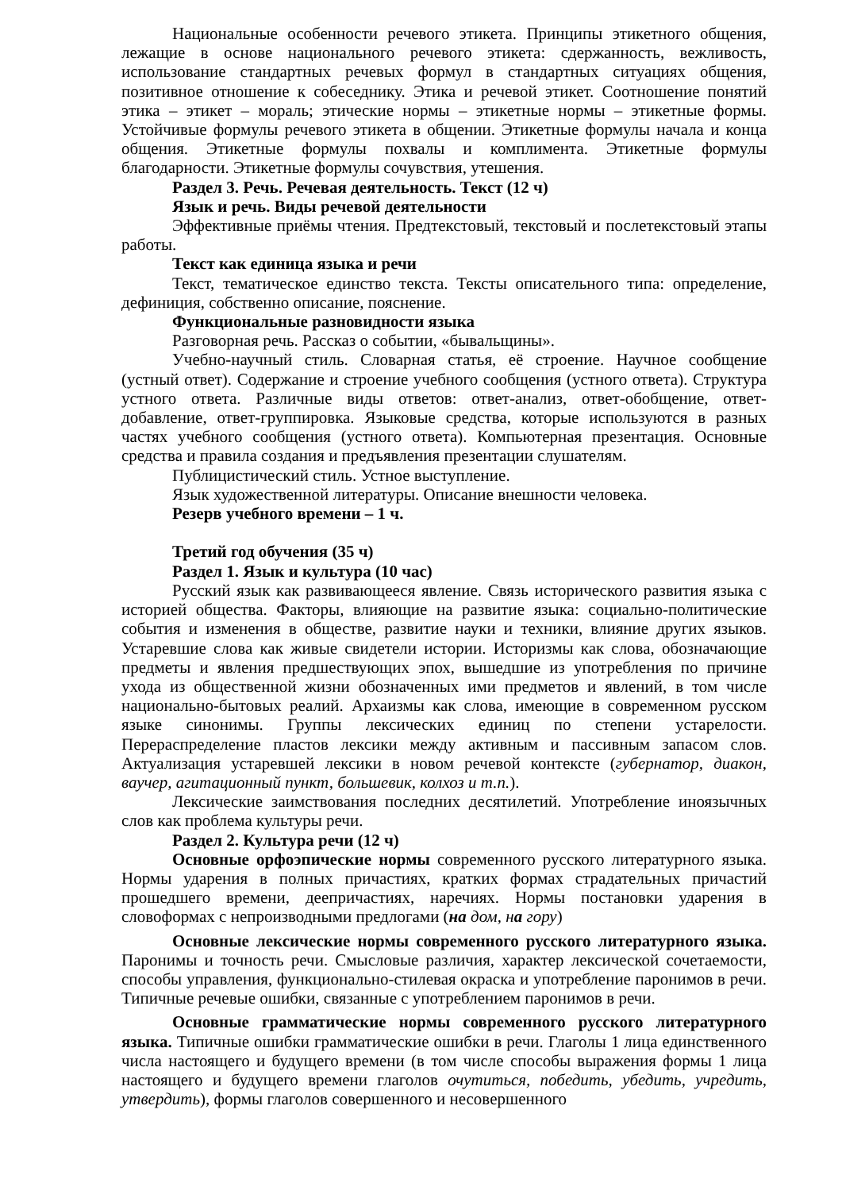Национальные особенности речевого этикета. Принципы этикетного общения, лежащие в основе национального речевого этикета: сдержанность, вежливость, использование стандартных речевых формул в стандартных ситуациях общения, позитивное отношение к собеседнику. Этика и речевой этикет. Соотношение понятий этика – этикет – мораль; этические нормы – этикетные нормы – этикетные формы. Устойчивые формулы речевого этикета в общении. Этикетные формулы начала и конца общения. Этикетные формулы похвалы и комплимента. Этикетные формулы благодарности. Этикетные формулы сочувствия, утешения.
Раздел 3. Речь. Речевая деятельность. Текст (12 ч)
Язык и речь. Виды речевой деятельности
Эффективные приёмы чтения. Предтекстовый, текстовый и послетекстовый этапы работы.
Текст как единица языка и речи
Текст, тематическое единство текста. Тексты описательного типа: определение, дефиниция, собственно описание, пояснение.
Функциональные разновидности языка
Разговорная речь. Рассказ о событии, «бывальщины».
Учебно-научный стиль. Словарная статья, её строение. Научное сообщение (устный ответ). Содержание и строение учебного сообщения (устного ответа). Структура устного ответа. Различные виды ответов: ответ-анализ, ответ-обобщение, ответ-добавление, ответ-группировка. Языковые средства, которые используются в разных частях учебного сообщения (устного ответа). Компьютерная презентация. Основные средства и правила создания и предъявления презентации слушателям.
Публицистический стиль. Устное выступление.
Язык художественной литературы. Описание внешности человека.
Резерв учебного времени – 1 ч.
Третий год обучения (35 ч)
Раздел 1. Язык и культура (10 час)
Русский язык как развивающееся явление. Связь исторического развития языка с историей общества. Факторы, влияющие на развитие языка: социально-политические события и изменения в обществе, развитие науки и техники, влияние других языков. Устаревшие слова как живые свидетели истории. Историзмы как слова, обозначающие предметы и явления предшествующих эпох, вышедшие из употребления по причине ухода из общественной жизни обозначенных ими предметов и явлений, в том числе национально-бытовых реалий. Архаизмы как слова, имеющие в современном русском языке синонимы. Группы лексических единиц по степени устарелости. Перераспределение пластов лексики между активным и пассивным запасом слов. Актуализация устаревшей лексики в новом речевой контексте (губернатор, диакон, ваучер, агитационный пункт, большевик, колхоз и т.п.).
Лексические заимствования последних десятилетий. Употребление иноязычных слов как проблема культуры речи.
Раздел 2. Культура речи (12 ч)
Основные орфоэпические нормы современного русского литературного языка. Нормы ударения в полных причастиях, кратких формах страдательных причастий прошедшего времени, деепричастиях, наречиях. Нормы постановки ударения в словоформах с непроизводными предлогами (на дом, на гору)
Основные лексические нормы современного русского литературного языка. Паронимы и точность речи. Смысловые различия, характер лексической сочетаемости, способы управления, функционально-стилевая окраска и употребление паронимов в речи. Типичные речевые ошибки, связанные с употреблением паронимов в речи.
Основные грамматические нормы современного русского литературного языка. Типичные ошибки грамматические ошибки в речи. Глаголы 1 лица единственного числа настоящего и будущего времени (в том числе способы выражения формы 1 лица настоящего и будущего времени глаголов очутиться, победить, убедить, учредить, утвердить), формы глаголов совершенного и несовершенного